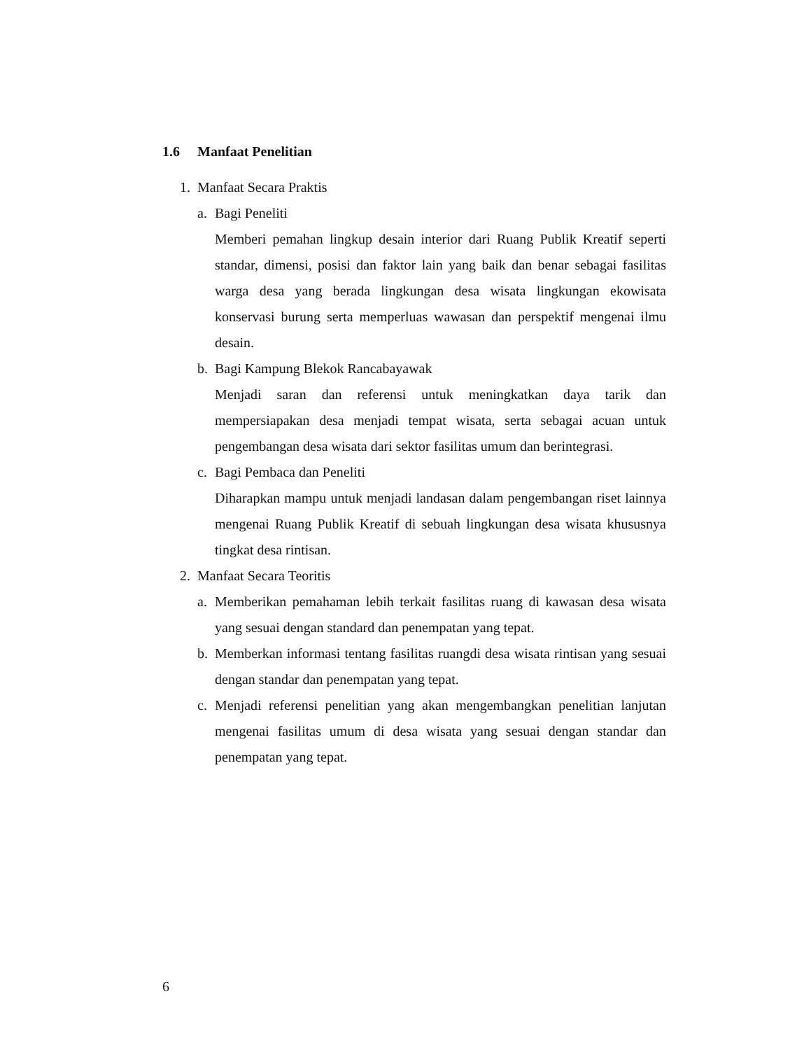1.6 Manfaat Penelitian
1. Manfaat Secara Praktis
a. Bagi Peneliti
Memberi pemahan lingkup desain interior dari Ruang Publik Kreatif seperti standar, dimensi, posisi dan faktor lain yang baik dan benar sebagai fasilitas warga desa yang berada lingkungan desa wisata lingkungan ekowisata konservasi burung serta memperluas wawasan dan perspektif mengenai ilmu desain.
b. Bagi Kampung Blekok Rancabayawak
Menjadi saran dan referensi untuk meningkatkan daya tarik dan mempersiapakan desa menjadi tempat wisata, serta sebagai acuan untuk pengembangan desa wisata dari sektor fasilitas umum dan berintegrasi.
c. Bagi Pembaca dan Peneliti
Diharapkan mampu untuk menjadi landasan dalam pengembangan riset lainnya mengenai Ruang Publik Kreatif di sebuah lingkungan desa wisata khususnya tingkat desa rintisan.
2. Manfaat Secara Teoritis
a. Memberikan pemahaman lebih terkait fasilitas ruang di kawasan desa wisata yang sesuai dengan standard dan penempatan yang tepat.
b. Memberkan informasi tentang fasilitas ruangdi desa wisata rintisan yang sesuai dengan standar dan penempatan yang tepat.
c. Menjadi referensi penelitian yang akan mengembangkan penelitian lanjutan mengenai fasilitas umum di desa wisata yang sesuai dengan standar dan penempatan yang tepat.
6